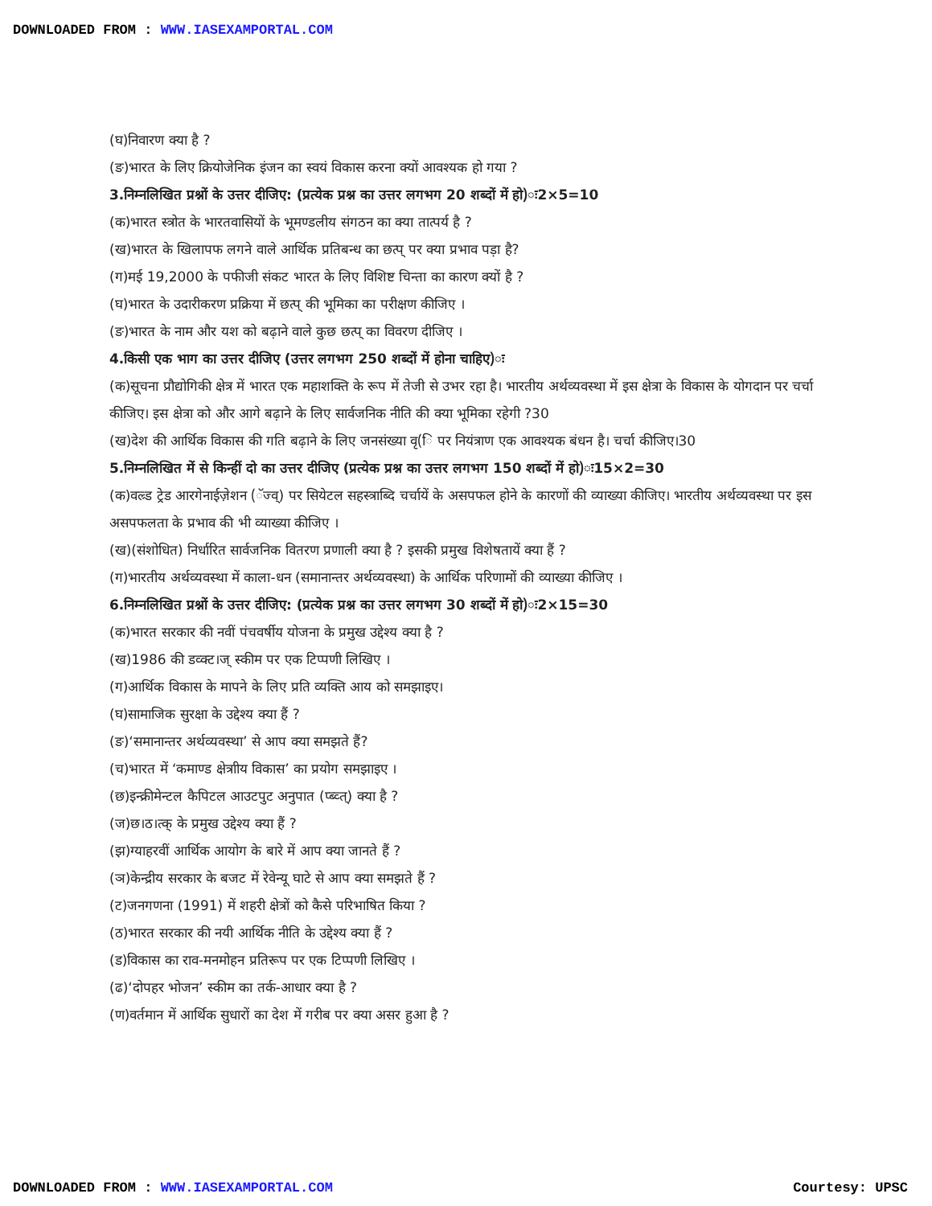DOWNLOADED FROM : WWW.IASEXAMPORTAL.COM
(घ)निवारण क्या है ?
(ङ)भारत के लिए क्रियोजेनिक इंजन का स्वयं विकास करना क्यों आवश्यक हो गया ?
3.निम्नलिखित प्रश्नों के उत्तर दीजिए: (प्रत्येक प्रश्न का उत्तर लगभग 20 शब्दों में हो)ः2×5=10
(क)भारत स्त्रोत के भारतवासियों के भूमण्डलीय संगठन का क्या तात्पर्य है ?
(ख)भारत के खिलापफ लगने वाले आर्थिक प्रतिबन्ध का छत्प् पर क्या प्रभाव पड़ा है?
(ग)मई 19,2000 के पफीजी संकट भारत के लिए विशिष्ट चिन्ता का कारण क्यों है ?
(घ)भारत के उदारीकरण प्रक्रिया में छत्प् की भूमिका का परीक्षण कीजिए ।
(ङ)भारत के नाम और यश को बढ़ाने वाले कुछ छत्प् का विवरण दीजिए ।
4.किसी एक भाग का उत्तर दीजिए (उत्तर लगभग 250 शब्दों में होना चाहिए)ः
(क)सूचना प्रौद्योगिकी क्षेत्र में भारत एक महाशक्ति के रूप में तेजी से उभर रहा है। भारतीय अर्थव्यवस्था में इस क्षेत्रा के विकास के योगदान पर चर्चा कीजिए। इस क्षेत्रा को और आगे बढ़ाने के लिए सार्वजनिक नीति की क्या भूमिका रहेगी ?30
(ख)देश की आर्थिक विकास की गति बढ़ाने के लिए जनसंख्या वृ(ि पर नियंत्राण एक आवश्यक बंधन है। चर्चा कीजिए।30
5.निम्नलिखित में से किन्हीं दो का उत्तर दीजिए (प्रत्येक प्रश्न का उत्तर लगभग 150 शब्दों में हो)ः15×2=30
(क)वल्र्ड ट्रेड आरगेनाईज़ेशन (ॅज्व्) पर सियेटल सहस्त्राब्दि चर्चायें के असपफल होने के कारणों की व्याख्या कीजिए। भारतीय अर्थव्यवस्था पर इस असपफलता के प्रभाव की भी व्याख्या कीजिए ।
(ख)(संशोधित) निर्धारित सार्वजनिक वितरण प्रणाली क्या है ? इसकी प्रमुख विशेषतायें क्या हैं ?
(ग)भारतीय अर्थव्यवस्था में काला-धन (समानान्तर अर्थव्यवस्था) के आर्थिक परिणामों की व्याख्या कीजिए ।
6.निम्नलिखित प्रश्नों के उत्तर दीजिए: (प्रत्येक प्रश्न का उत्तर लगभग 30 शब्दों में हो)ः2×15=30
(क)भारत सरकार की नवीं पंचवर्षीय योजना के प्रमुख उद्देश्य क्या है ?
(ख)1986 की डव्क्ट।ज् स्कीम पर एक टिप्पणी लिखिए ।
(ग)आर्थिक विकास के मापने के लिए प्रति व्यक्ति आय को समझाइए।
(घ)सामाजिक सुरक्षा के उद्देश्य क्या हैं ?
(ङ)‘समानान्तर अर्थव्यवस्था’ से आप क्या समझते हैं?
(च)भारत में ‘कमाण्ड क्षेत्राीय विकास’ का प्रयोग समझाइए ।
(छ)इन्क्रीमेन्टल कैपिटल आउटपुट अनुपात (प्ब्व्त्) क्या है ?
(ज)छ।ठ।त्क् के प्रमुख उद्देश्य क्या हैं ?
(झ)ग्याहरवीं आर्थिक आयोग के बारे में आप क्या जानते हैं ?
(ञ)केन्द्रीय सरकार के बजट में रेवेन्यू घाटे से आप क्या समझते हैं ?
(ट)जनगणना (1991) में शहरी क्षेत्रों को कैसे परिभाषित किया ?
(ठ)भारत सरकार की नयी आर्थिक नीति के उद्देश्य क्या हैं ?
(ड)विकास का राव-मनमोहन प्रतिरूप पर एक टिप्पणी लिखिए ।
(ढ)‘दोपहर भोजन’ स्कीम का तर्क-आधार क्या है ?
(ण)वर्तमान में आर्थिक सुधारों का देश में गरीब पर क्या असर हुआ है ?
DOWNLOADED FROM : WWW.IASEXAMPORTAL.COM Courtesy: UPSC